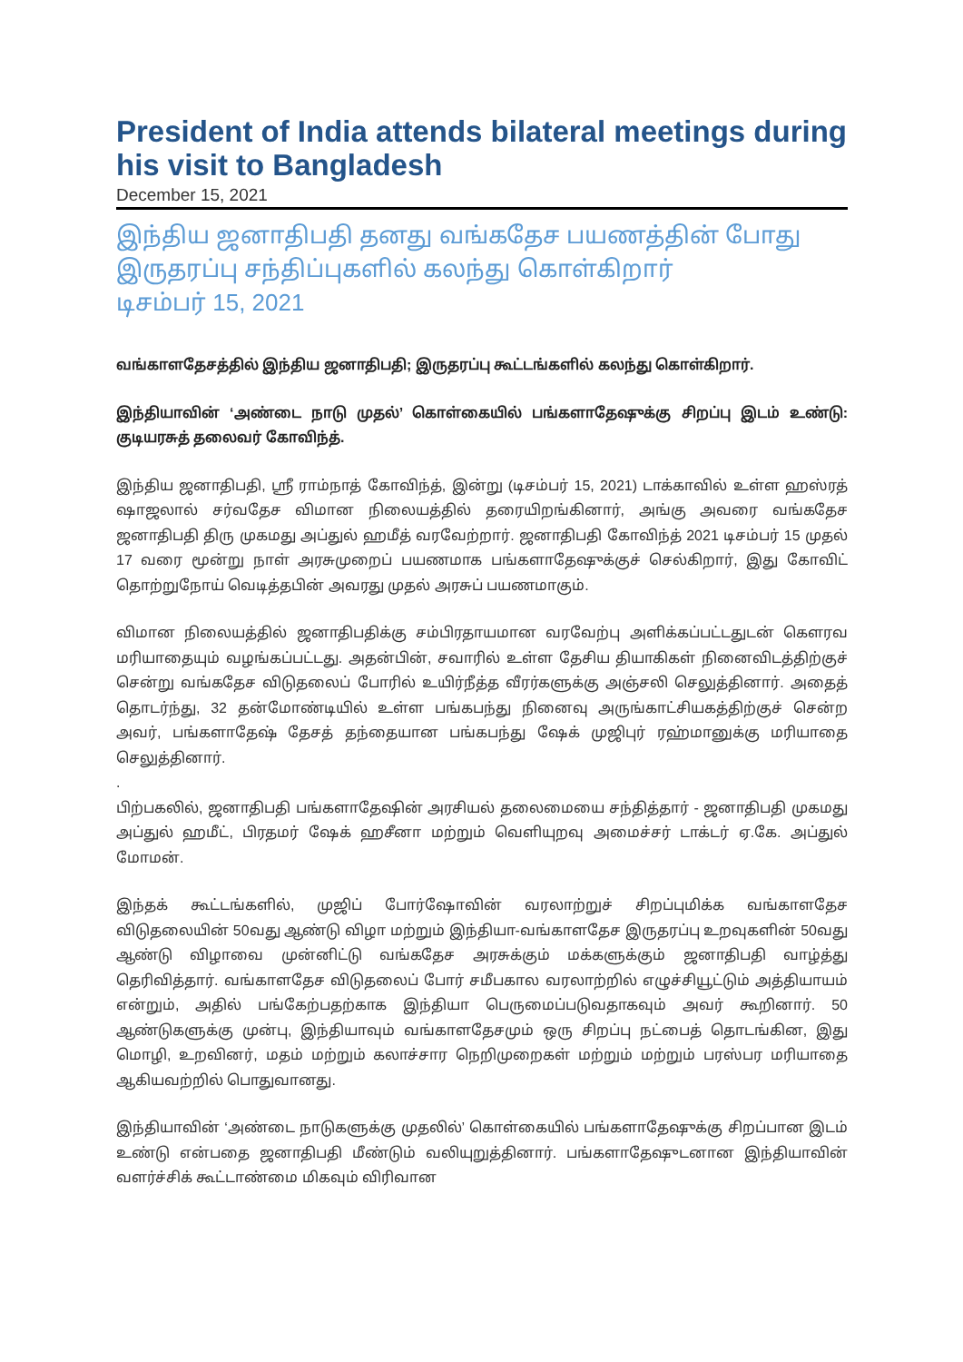President of India attends bilateral meetings during his visit to Bangladesh
December 15, 2021
இந்திய ஜனாதிபதி தனது வங்கதேச பயணத்தின் போது இருதரப்பு சந்திப்புகளில் கலந்து கொள்கிறார்
டிசம்பர் 15, 2021
வங்காளதேசத்தில் இந்திய ஜனாதிபதி; இருதரப்பு கூட்டங்களில் கலந்து கொள்கிறார்.
இந்தியாவின் ‘அண்டை நாடு முதல்’ கொள்கையில் பங்களாதேஷுக்கு சிறப்பு இடம் உண்டு: குடியரசுத் தலைவர் கோவிந்த்.
இந்திய ஜனாதிபதி, ஸ்ரீ ராம்நாத் கோவிந்த், இன்று (டிசம்பர் 15, 2021) டாக்காவில் உள்ள ஹஸ்ரத் ஷாஜலால் சர்வதேச விமான நிலையத்தில் தரையிறங்கினார், அங்கு அவரை வங்கதேச ஜனாதிபதி திரு முகமது அப்துல் ஹமீத் வரவேற்றார். ஜனாதிபதி கோவிந்த் 2021 டிசம்பர் 15 முதல் 17 வரை மூன்று நாள் அரசுமுறைப் பயணமாக பங்களாதேஷுக்குச் செல்கிறார், இது கோவிட் தொற்றுநோய் வெடித்தபின் அவரது முதல் அரசுப் பயணமாகும்.
விமான நிலையத்தில் ஜனாதிபதிக்கு சம்பிரதாயமான வரவேற்பு அளிக்கப்பட்டதுடன் கௌரவ மரியாதையும் வழங்கப்பட்டது. அதன்பின், சவாரில் உள்ள தேசிய தியாகிகள் நினைவிடத்திற்குச் சென்று வங்கதேச விடுதலைப் போரில் உயிர்நீத்த வீரர்களுக்கு அஞ்சலி செலுத்தினார். அதைத் தொடர்ந்து, 32 தன்மோண்டியில் உள்ள பங்கபந்து நினைவு அருங்காட்சியகத்திற்குச் சென்ற அவர், பங்களாதேஷ் தேசத் தந்தையான பங்கபந்து ஷேக் முஜிபுர் ரஹ்மானுக்கு மரியாதை செலுத்தினார்.
.
பிற்பகலில், ஜனாதிபதி பங்களாதேஷின் அரசியல் தலைமையை சந்தித்தார் - ஜனாதிபதி முகமது அப்துல் ஹமீட், பிரதமர் ஷேக் ஹசீனா மற்றும் வெளியுறவு அமைச்சர் டாக்டர் ஏ.கே. அப்துல் மோமன்.
இந்தக் கூட்டங்களில், முஜிப் போர்ஷோவின் வரலாற்றுச் சிறப்புமிக்க வங்காளதேச விடுதலையின் 50வது ஆண்டு விழா மற்றும் இந்தியா-வங்காளதேச இருதரப்பு உறவுகளின் 50வது ஆண்டு விழாவை முன்னிட்டு வங்கதேச அரசுக்கும் மக்களுக்கும் ஜனாதிபதி வாழ்த்து தெரிவித்தார். வங்காளதேச விடுதலைப் போர் சமீபகால வரலாற்றில் எழுச்சியூட்டும் அத்தியாயம் என்றும், அதில் பங்கேற்பதற்காக இந்தியா பெருமைப்படுவதாகவும் அவர் கூறினார். 50 ஆண்டுகளுக்கு முன்பு, இந்தியாவும் வங்காளதேசமும் ஒரு சிறப்பு நட்பைத் தொடங்கின, இது மொழி, உறவினர், மதம் மற்றும் கலாச்சார நெறிமுறைகள் மற்றும் மற்றும் பரஸ்பர மரியாதை ஆகியவற்றில் பொதுவானது.
இந்தியாவின் ‘அண்டை நாடுகளுக்கு முதலில்’ கொள்கையில் பங்களாதேஷுக்கு சிறப்பான இடம் உண்டு என்பதை ஜனாதிபதி மீண்டும் வலியுறுத்தினார். பங்களாதேஷுடனான இந்தியாவின் வளர்ச்சிக் கூட்டாண்மை மிகவும் விரிவான